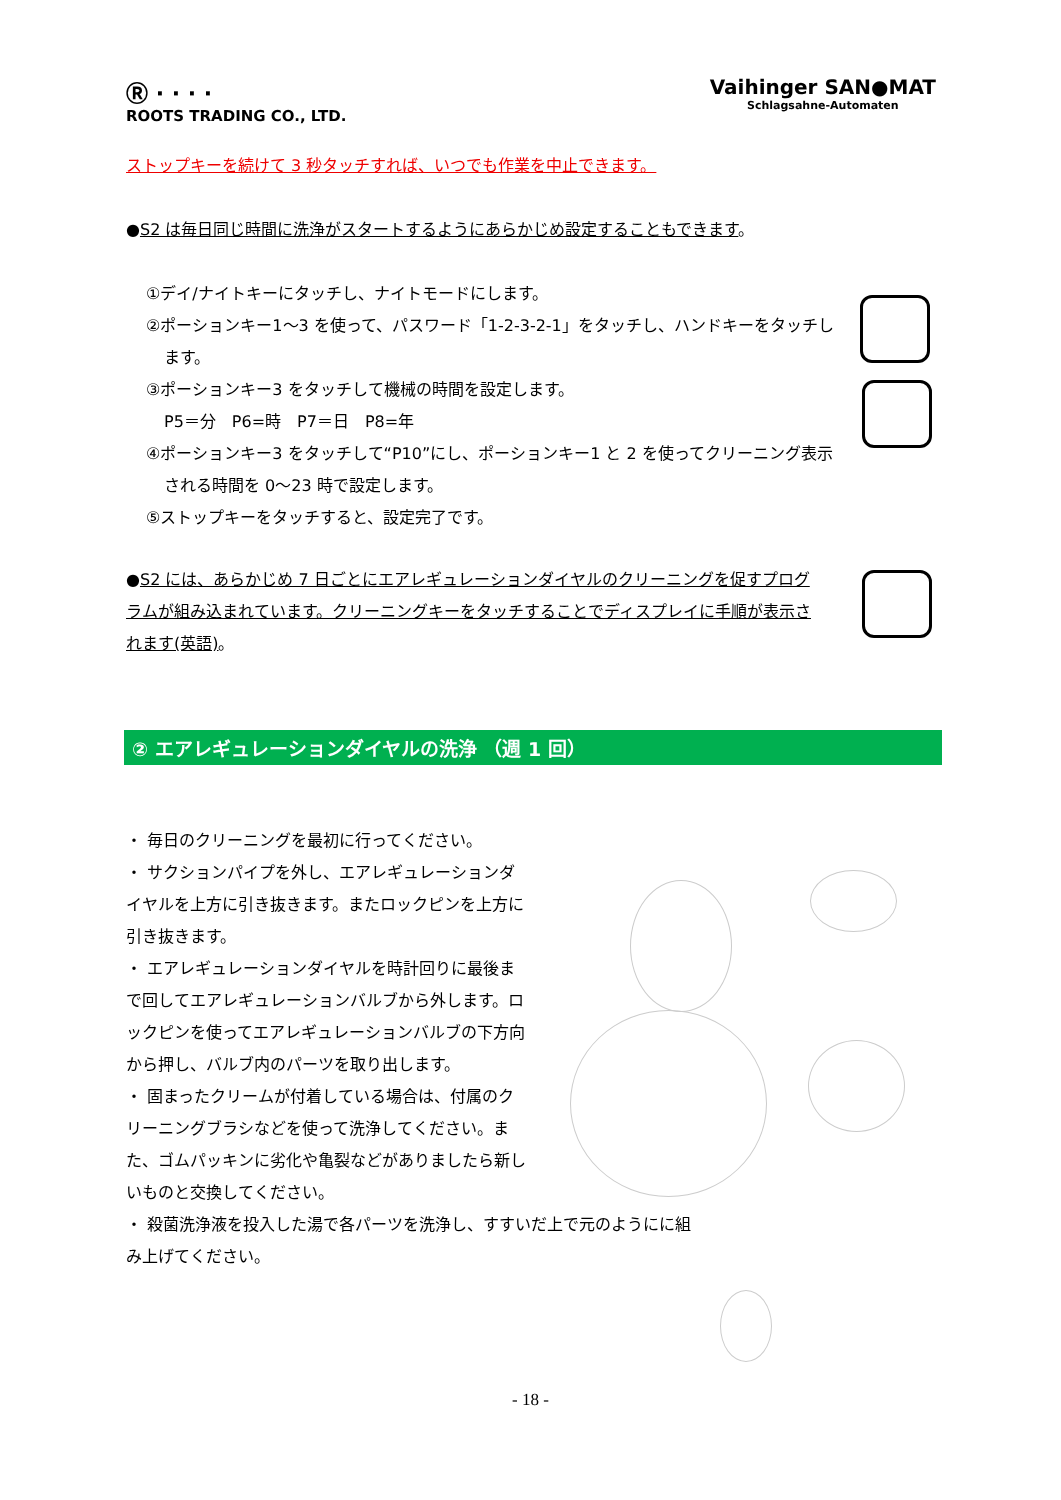Ⓡ · · · ·
ROOTS TRADING CO., LTD.
Vaihinger SAN●MAT
Schlagsahne-Automaten
ストップキーを続けて 3 秒タッチすれば、いつでも作業を中止できます。
●S2 は毎日同じ時間に洗浄がスタートするようにあらかじめ設定することもできます。
①デイ/ナイトキーにタッチし、ナイトモードにします。
②ポーションキー1～3 を使って、パスワード「1-2-3-2-1」をタッチし、ハンドキーをタッチし
ます。
③ポーションキー3 をタッチして機械の時間を設定します。
P5＝分　P6=時　P7＝日　P8=年
④ポーションキー3 をタッチして“P10”にし、ポーションキー1 と 2 を使ってクリーニング表示
される時間を 0～23 時で設定します。
⑤ストップキーをタッチすると、設定完了です。
●S2 には、あらかじめ 7 日ごとにエアレギュレーションダイヤルのクリーニングを促すプログラムが組み込まれています。クリーニングキーをタッチすることでディスプレイに手順が表示されます(英語)。
② エアレギュレーションダイヤルの洗浄 （週 1 回）
・ 毎日のクリーニングを最初に行ってください。
・ サクションパイプを外し、エアレギュレーションダイヤルを上方に引き抜きます。またロックピンを上方に引き抜きます。
・ エアレギュレーションダイヤルを時計回りに最後まで回してエアレギュレーションバルブから外します。ロックピンを使ってエアレギュレーションバルブの下方向から押し、バルブ内のパーツを取り出します。
・ 固まったクリームが付着している場合は、付属のクリーニングブラシなどを使って洗浄してください。また、ゴムパッキンに劣化や亀裂などがありましたら新しいものと交換してください。
・ 殺菌洗浄液を投入した湯で各パーツを洗浄し、すすいだ上で元のようにに組み上げてください。
- 18 -